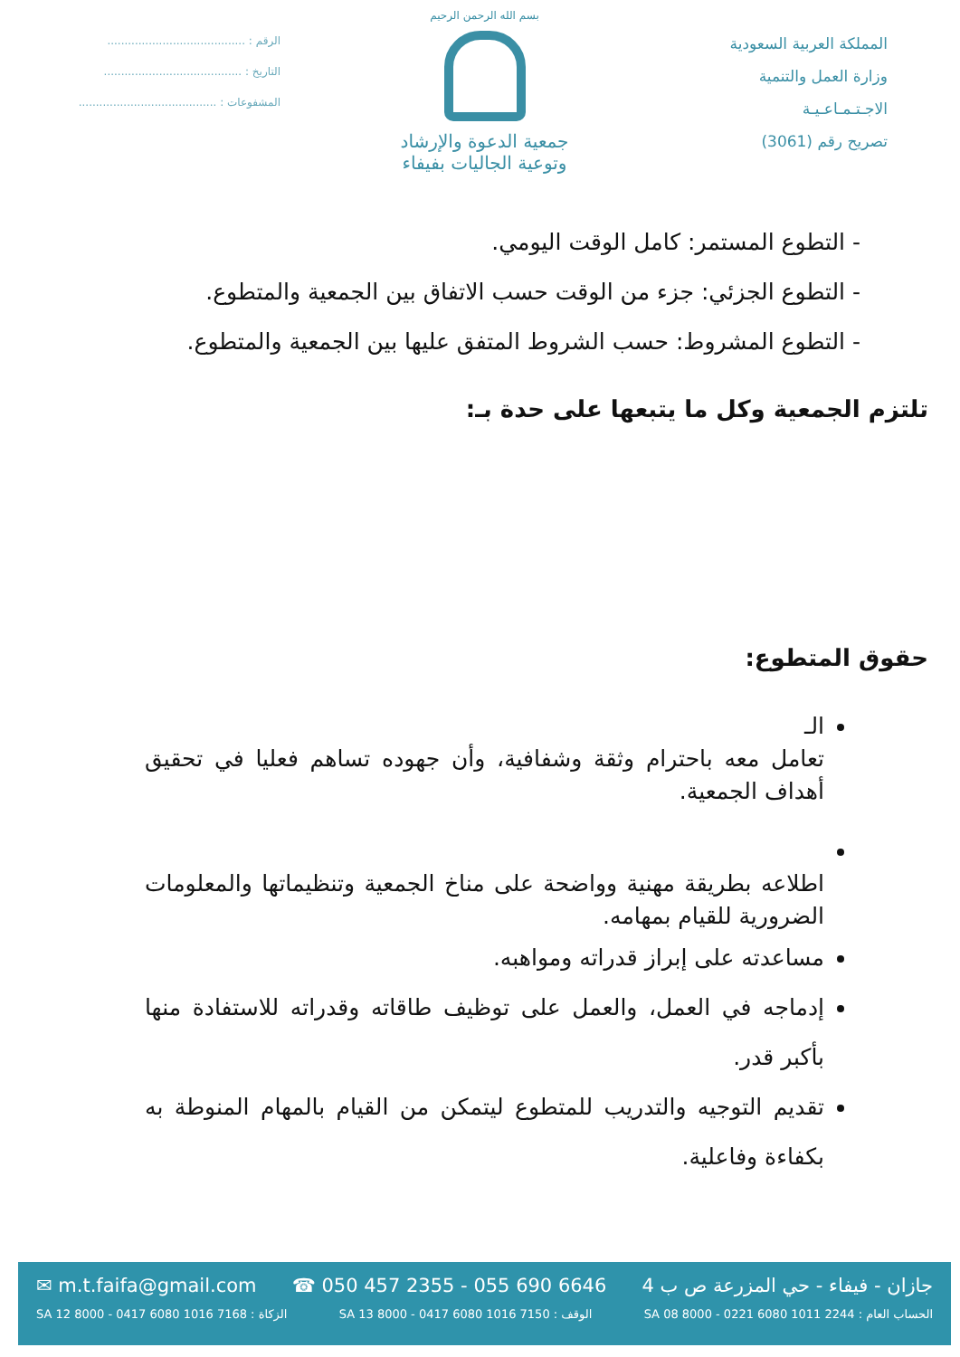المملكة العربية السعودية
وزارة العمل والتنمية
الاجـتـمـاعـيـة
تصريح رقم (3061)
بسم الله الرحمن الرحيم
جمعية الدعوة والإرشاد
وتوعية الجاليات بفيفاء
الرقم : ........................................
التاريخ : ........................................
المشفوعات : ........................................
- التطوع المستمر: كامل الوقت اليومي.
- التطوع الجزئي: جزء من الوقت حسب الاتفاق بين الجمعية والمتطوع.
- التطوع المشروط: حسب الشروط المتفق عليها بين الجمعية والمتطوع.
تلتزم الجمعية وكل ما يتبعها على حدة بـ:
حقوق المتطوع:
الـ
تعامل معه باحترام وثقة وشفافية، وأن جهوده تساهم فعليا في تحقيق أهداف الجمعية.
اطلاعه بطريقة مهنية وواضحة على مناخ الجمعية وتنظيماتها والمعلومات الضرورية للقيام بمهامه.
مساعدته على إبراز قدراته ومواهبه.
إدماجه في العمل، والعمل على توظيف طاقاته وقدراته للاستفادة منها بأكبر قدر.
تقديم التوجيه والتدريب للمتطوع ليتمكن من القيام بالمهام المنوطة به بكفاءة وفاعلية.
✉ m.t.faifa@gmail.com ☎ 050 457 2355 - 055 690 6646 جازان - فيفاء - حي المزرعة ص ب 4
SA 12 8000 - 0417 6080 1016 7168 : الزكاة SA 13 8000 - 0417 6080 1016 7150 : الوقف SA 08 8000 - 0221 6080 1011 2244 : الحساب العام